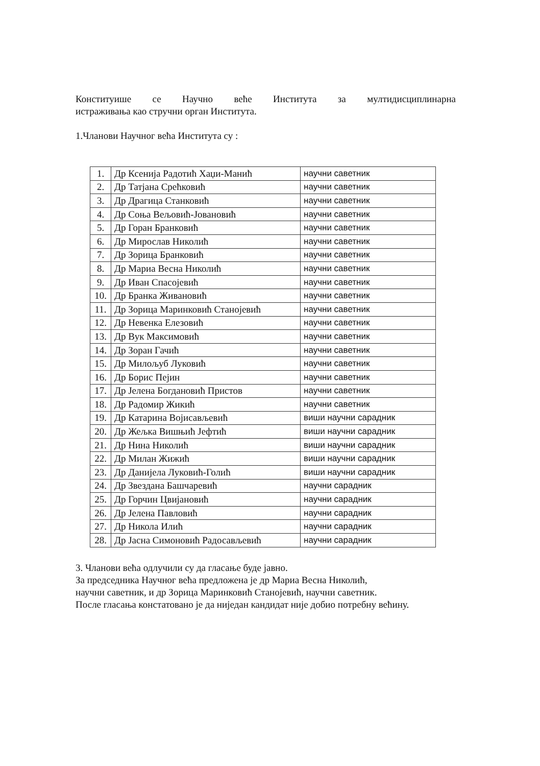Конституише се Научно веће Института за мултидисциплинарна
истраживања као стручни орган Института.
1.Чланови Научног већа Института су :
| 1. | Др Ксенија Радотић Хаџи-Манић | научни саветник |
| 2. | Др Татјана Срећковић | научни саветник |
| 3. | Др Драгица Станковић | научни саветник |
| 4. | Др Соња Вељовић-Јовановић | научни саветник |
| 5. | Др Горан Бранковић | научни саветник |
| 6. | Др Мирослав Николић | научни саветник |
| 7. | Др Зорица Бранковић | научни саветник |
| 8. | Др Мариа Весна Николић | научни саветник |
| 9. | Др Иван Спасојевић | научни саветник |
| 10. | Др Бранка Живановић | научни саветник |
| 11. | Др Зорица Маринковић Станојевић | научни саветник |
| 12. | Др Невенка Елезовић | научни саветник |
| 13. | Др Вук Максимовић | научни саветник |
| 14. | Др Зоран Гачић | научни саветник |
| 15. | Др Милољуб Луковић | научни саветник |
| 16. | Др Борис Пејин | научни саветник |
| 17. | Др Јелена Богдановић Пристов | научни саветник |
| 18. | Др Радомир Жикић | научни саветник |
| 19. | Др Катарина Војисављевић | виши научни сарадник |
| 20. | Др Жељка Вишњић Јефтић | виши научни сарадник |
| 21. | Др Нина Николић | виши научни сарадник |
| 22. | Др Милан Жижић | виши научни сарадник |
| 23. | Др Данијела Луковић-Голић | виши научни сарадник |
| 24. | Др Звездана Башчаревић | научни сарадник |
| 25. | Др Горчин Цвијановић | научни сарадник |
| 26. | Др Јелена Павловић | научни сарадник |
| 27. | Др Никола Илић | научни сарадник |
| 28. | Др Јасна Симоновић Радосављевић | научни сарадник |
3. Чланови већа одлучили су да гласање буде јавно.
За председника Научног већа предложена је др Мариа Весна Николић,
научни саветник, и др Зорица Маринковић Станојевић, научни саветник.
После гласања констатовано је да ниједан кандидат није добио потребну већину.